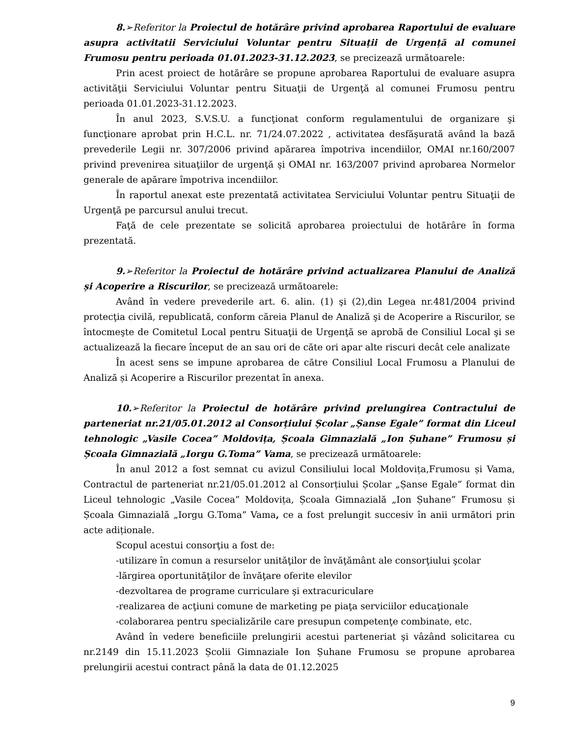8.➢Referitor la Proiectul de hotărâre privind aprobarea Raportului de evaluare asupra activitatii Serviciului Voluntar pentru Situații de Urgență al comunei Frumosu pentru perioada 01.01.2023-31.12.2023, se precizează următoarele:
Prin acest proiect de hotărâre se propune aprobarea Raportului de evaluare asupra activităţii Serviciului Voluntar pentru Situaţii de Urgenţă al comunei Frumosu pentru perioada 01.01.2023-31.12.2023.
În anul 2023, S.V.S.U. a funcţionat conform regulamentului de organizare şi funcţionare aprobat prin H.C.L. nr. 71/24.07.2022 , activitatea desfăşurată având la bază prevederile Legii nr. 307/2006 privind apărarea împotriva incendiilor, OMAI nr.160/2007 privind prevenirea situaţiilor de urgenţă şi OMAI nr. 163/2007 privind aprobarea Normelor generale de apărare împotriva incendiilor.
În raportul anexat este prezentată activitatea Serviciului Voluntar pentru Situaţii de Urgenţă pe parcursul anului trecut.
Faţă de cele prezentate se solicită aprobarea proiectului de hotărâre în forma prezentată.
9.➢Referitor la Proiectul de hotărâre privind actualizarea Planului de Analiză și Acoperire a Riscurilor, se precizează următoarele:
Având în vedere prevederile art. 6. alin. (1) şi (2),din Legea nr.481/2004 privind protecţia civilă, republicată, conform căreia Planul de Analiză şi de Acoperire a Riscurilor, se întocmeşte de Comitetul Local pentru Situaţii de Urgenţă se aprobă de Consiliul Local şi se actualizează la fiecare început de an sau ori de căte ori apar alte riscuri decât cele analizate
În acest sens se impune aprobarea de către Consiliul Local Frumosu a Planului de Analiză și Acoperire a Riscurilor prezentat în anexa.
10.➢Referitor la Proiectul de hotărâre privind prelungirea Contractului de parteneriat nr.21/05.01.2012 al Consorțiului Școlar „Șanse Egale” format din Liceul tehnologic „Vasile Cocea” Moldovița, Școala Gimnazială „Ion Șuhane” Frumosu și Școala Gimnazială „Iorgu G.Toma” Vama, se precizează următoarele:
În anul 2012 a fost semnat cu avizul Consiliului local Moldovița,Frumosu și Vama, Contractul de parteneriat nr.21/05.01.2012 al Consorțiului Școlar „Șanse Egale” format din Liceul tehnologic „Vasile Cocea” Moldovița, Școala Gimnazială „Ion Șuhane” Frumosu și Școala Gimnazială „Iorgu G.Toma” Vama, ce a fost prelungit succesiv în anii următori prin acte adiționale.
Scopul acestui consorţiu a fost de:
-utilizare în comun a resurselor unităţilor de învăţământ ale consorţiului şcolar
-lărgirea oportunităţilor de învăţare oferite elevilor
-dezvoltarea de programe curriculare şi extracuriculare
-realizarea de acţiuni comune de marketing pe piaţa serviciilor educaţionale
-colaborarea pentru specializările care presupun competenţe combinate, etc.
Având în vedere beneficiile prelungirii acestui parteneriat şi vâzând solicitarea cu nr.2149 din 15.11.2023 Școlii Gimnaziale Ion Șuhane Frumosu se propune aprobarea prelungirii acestui contract până la data de 01.12.2025
9